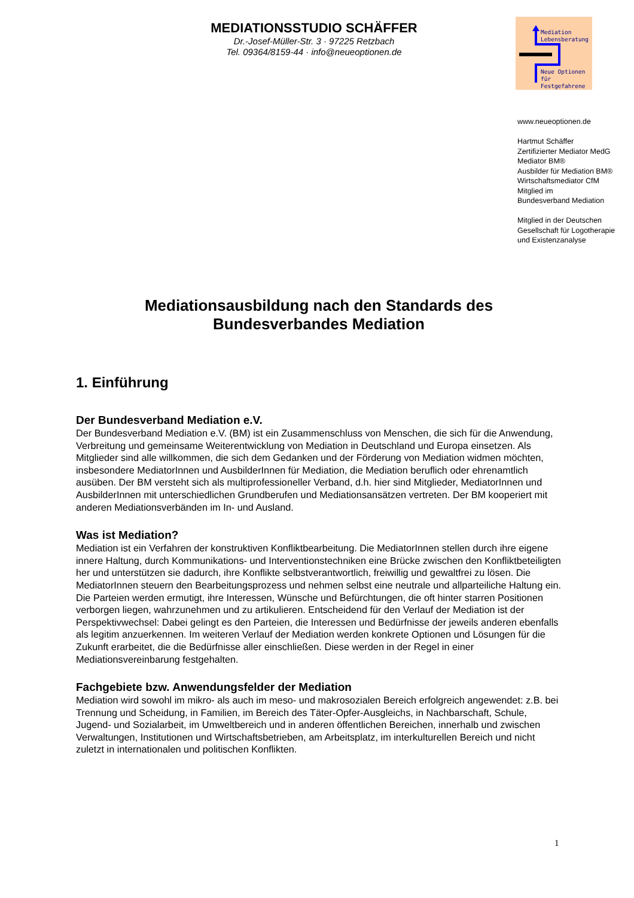MEDIATIONSSTUDIO SCHÄFFER
Dr.-Josef-Müller-Str. 3 · 97225 Retzbach
Tel. 09364/8159-44 · info@neueoptionen.de
Mediation
Lebensberatung
Neue Optionen
für Festgefahrene
www.neueoptionen.de
Hartmut Schäffer
Zertifizierter Mediator MedG
Mediator BM®
Ausbilder für Mediation BM®
Wirtschaftsmediator CfM
Mitglied im
Bundesverband Mediation
Mitglied in der Deutschen
Gesellschaft für Logotherapie
und Existenzanalyse
Mediationsausbildung nach den Standards des
Bundesverbandes Mediation
1. Einführung
Der Bundesverband Mediation e.V.
Der Bundesverband Mediation e.V. (BM) ist ein Zusammenschluss von Menschen, die sich für die Anwendung, Verbreitung und gemeinsame Weiterentwicklung von Mediation in Deutschland und Europa einsetzen. Als Mitglieder sind alle willkommen, die sich dem Gedanken und der Förderung von Mediation widmen möchten, insbesondere MediatorInnen und AusbilderInnen für Mediation, die Mediation beruflich oder ehrenamtlich ausüben. Der BM versteht sich als multiprofessioneller Verband, d.h. hier sind Mitglieder, MediatorInnen und AusbilderInnen mit unterschiedlichen Grundberufen und Mediationsansätzen vertreten. Der BM kooperiert mit anderen Mediationsverbänden im In- und Ausland.
Was ist Mediation?
Mediation ist ein Verfahren der konstruktiven Konfliktbearbeitung. Die MediatorInnen stellen durch ihre eigene innere Haltung, durch Kommunikations- und Interventionstechniken eine Brücke zwischen den Konfliktbeteiligten her und unterstützen sie dadurch, ihre Konflikte selbstverantwortlich, freiwillig und gewaltfrei zu lösen. Die MediatorInnen steuern den Bearbeitungsprozess und nehmen selbst eine neutrale und allparteiliche Haltung ein. Die Parteien werden ermutigt, ihre Interessen, Wünsche und Befürchtungen, die oft hinter starren Positionen verborgen liegen, wahrzunehmen und zu artikulieren. Entscheidend für den Verlauf der Mediation ist der Perspektivwechsel: Dabei gelingt es den Parteien, die Interessen und Bedürfnisse der jeweils anderen ebenfalls als legitim anzuerkennen. Im weiteren Verlauf der Mediation werden konkrete Optionen und Lösungen für die Zukunft erarbeitet, die die Bedürfnisse aller einschließen. Diese werden in der Regel in einer Mediationsvereinbarung festgehalten.
Fachgebiete bzw. Anwendungsfelder der Mediation
Mediation wird sowohl im mikro- als auch im meso- und makrosozialen Bereich erfolgreich angewendet: z.B. bei Trennung und Scheidung, in Familien, im Bereich des Täter-Opfer-Ausgleichs, in Nachbarschaft, Schule, Jugend- und Sozialarbeit, im Umweltbereich und in anderen öffentlichen Bereichen, innerhalb und zwischen Verwaltungen, Institutionen und Wirtschaftsbetrieben, am Arbeitsplatz, im interkulturellen Bereich und nicht zuletzt in internationalen und politischen Konflikten.
1